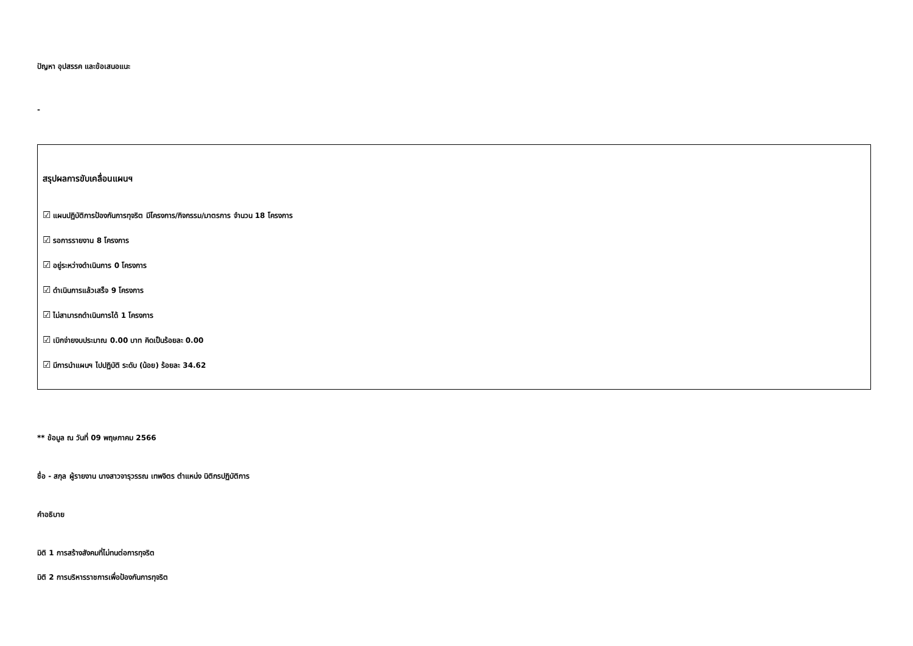ปัญหา อุปสรรค และข้อเสนอแนะ
-
สรุปผลการขับเคลื่อนแผนฯ
☑ แผนปฏิบัติการป้องกันการทุจริต มีโครงการ/กิจกรรม/มาตรการ จำนวน 18 โครงการ
☑ รอการรายงาน 8 โครงการ
☑ อยู่ระหว่างดำเนินการ 0 โครงการ
☑ ดำเนินการแล้วเสร็จ 9 โครงการ
☑ ไม่สามารถดำเนินการได้ 1 โครงการ
☑ เบิกจ่ายงบประมาณ 0.00 บาท คิดเป็นร้อยละ 0.00
☑ มีการนำแผนฯ ไปปฏิบัติ ระดับ (น้อย) ร้อยละ 34.62
** ข้อมูล ณ วันที่ 09 พฤษภาคม 2566
ชื่อ - สกุล ผู้รายงาน นางสาวจารุวรรณ เทพจิตร ตำแหน่ง นิติกรปฏิบัติการ
คำอธิบาย
มิติ 1 การสร้างสังคมที่ไม่ทนต่อการทุจริต
มิติ 2 การบริหารราชการเพื่อป้องกันการทุจริต